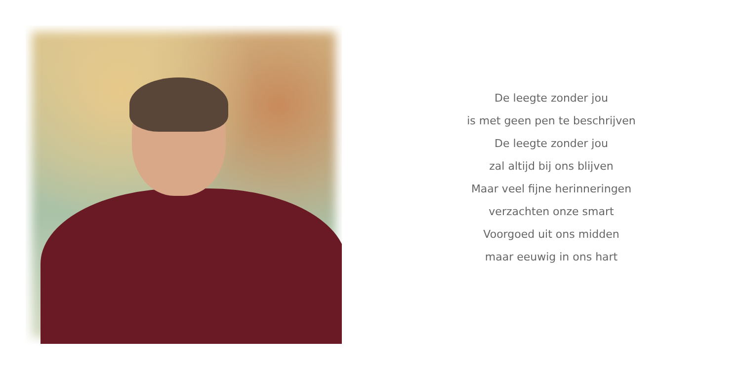De leegte zonder jou
is met geen pen te beschrijven
De leegte zonder jou
zal altijd bij ons blijven
Maar veel fijne herinneringen
verzachten onze smart
Voorgoed uit ons midden
maar eeuwig in ons hart